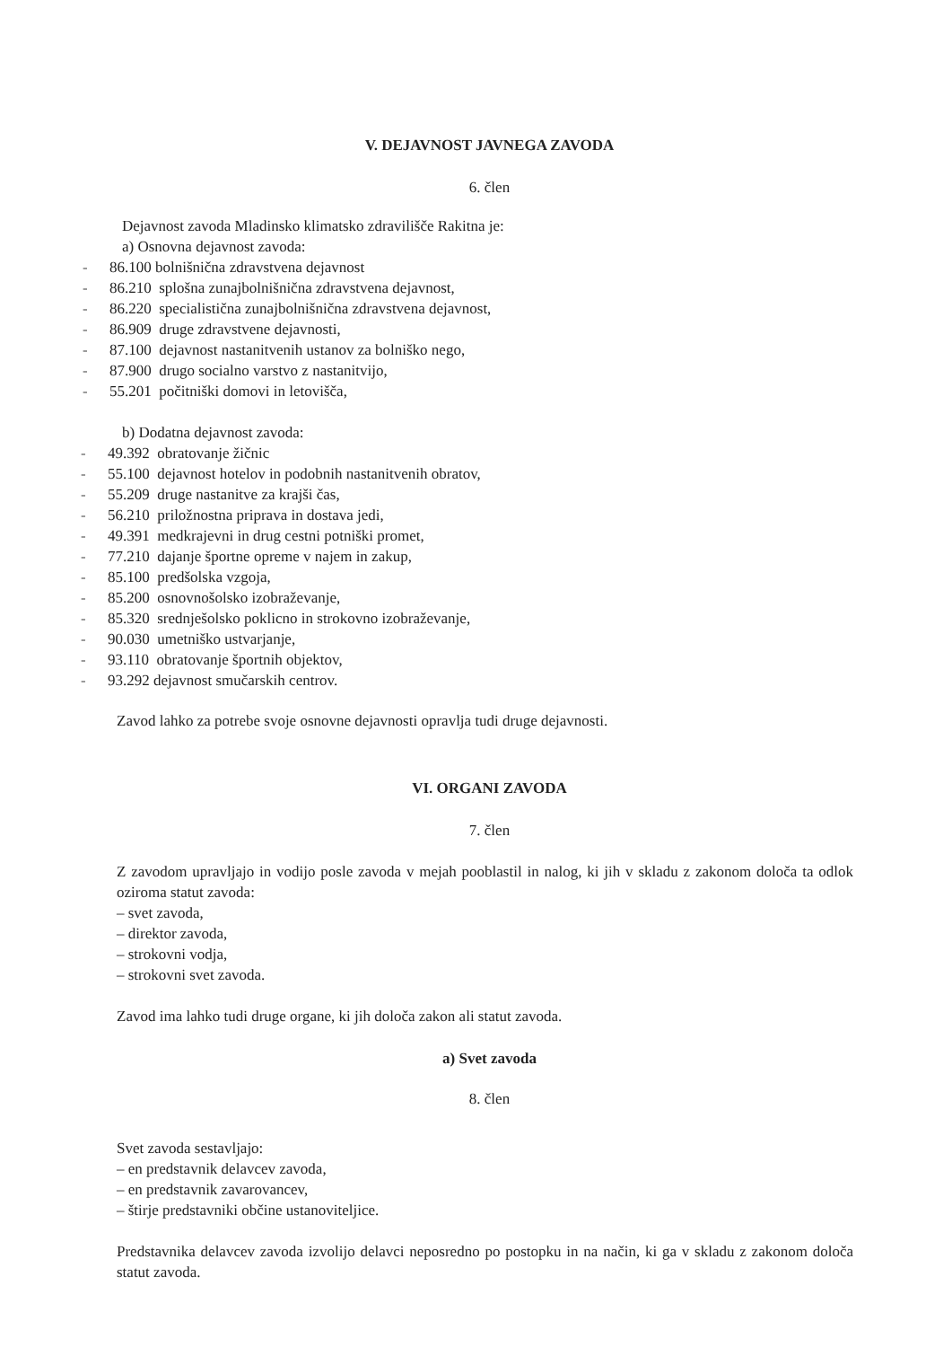V. DEJAVNOST JAVNEGA ZAVODA
6. člen
Dejavnost zavoda Mladinsko klimatsko zdravilišče Rakitna je:
a) Osnovna dejavnost zavoda:
- 86.100 bolnišnična zdravstvena dejavnost
- 86.210 splošna zunajbolnišnična zdravstvena dejavnost,
- 86.220 specialistična zunajbolnišnična zdravstvena dejavnost,
- 86.909 druge zdravstvene dejavnosti,
- 87.100 dejavnost nastanitvenih ustanov za bolniško nego,
- 87.900 drugo socialno varstvo z nastanitvijo,
- 55.201 počitniški domovi in letovišča,
b) Dodatna dejavnost zavoda:
- 49.392 obratovanje žičnic
- 55.100 dejavnost hotelov in podobnih nastanitvenih obratov,
- 55.209 druge nastanitve za krajši čas,
- 56.210 priložnostna priprava in dostava jedi,
- 49.391 medkrajevni in drug cestni potniški promet,
- 77.210 dajanje športne opreme v najem in zakup,
- 85.100 predšolska vzgoja,
- 85.200 osnovnošolsko izobraževanje,
- 85.320 srednješolsko poklicno in strokovno izobraževanje,
- 90.030 umetniško ustvarjanje,
- 93.110 obratovanje športnih objektov,
- 93.292 dejavnost smučarskih centrov.
Zavod lahko za potrebe svoje osnovne dejavnosti opravlja tudi druge dejavnosti.
VI. ORGANI ZAVODA
7. člen
Z zavodom upravljajo in vodijo posle zavoda v mejah pooblastil in nalog, ki jih v skladu z zakonom določa ta odlok oziroma statut zavoda:
– svet zavoda,
– direktor zavoda,
– strokovni vodja,
– strokovni svet zavoda.
Zavod ima lahko tudi druge organe, ki jih določa zakon ali statut zavoda.
a) Svet zavoda
8. člen
Svet zavoda sestavljajo:
– en predstavnik delavcev zavoda,
– en predstavnik zavarovancev,
– štirje predstavniki občine ustanoviteljice.
Predstavnika delavcev zavoda izvolijo delavci neposredno po postopku in na način, ki ga v skladu z zakonom določa statut zavoda.